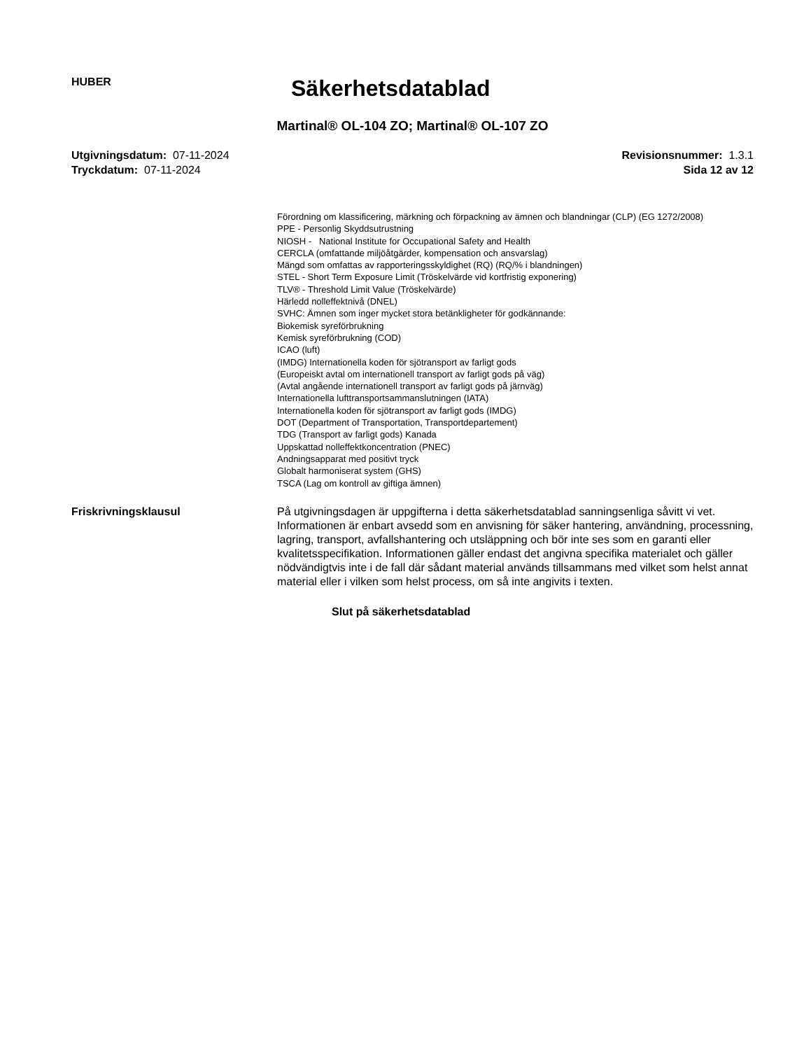HUBER
Säkerhetsdatablad
Martinal® OL-104 ZO; Martinal® OL-107 ZO
Utgivningsdatum: 07-11-2024
Tryckdatum: 07-11-2024
Revisionsnummer: 1.3.1
Sida 12 av 12
Förordning om klassificering, märkning och förpackning av ämnen och blandningar (CLP) (EG 1272/2008)
PPE - Personlig Skyddsutrustning
NIOSH - National Institute for Occupational Safety and Health
CERCLA (omfattande miljöåtgärder, kompensation och ansvarslag)
Mängd som omfattas av rapporteringsskyldighet (RQ) (RQ/% i blandningen)
STEL - Short Term Exposure Limit (Tröskelvärde vid kortfristig exponering)
TLV® - Threshold Limit Value (Tröskelvärde)
Härledd nolleffektnivå (DNEL)
SVHC: Ämnen som inger mycket stora betänkligheter för godkännande:
Biokemisk syreförbrukning
Kemisk syreförbrukning (COD)
ICAO (luft)
(IMDG) Internationella koden för sjötransport av farligt gods
(Europeiskt avtal om internationell transport av farligt gods på väg)
(Avtal angående internationell transport av farligt gods på järnväg)
Internationella lufttransportsammanslutningen (IATA)
Internationella koden för sjötransport av farligt gods (IMDG)
DOT (Department of Transportation, Transportdepartement)
TDG (Transport av farligt gods) Kanada
Uppskattad nolleffektkoncentration (PNEC)
Andningsapparat med positivt tryck
Globalt harmoniserat system (GHS)
TSCA (Lag om kontroll av giftiga ämnen)
Friskrivningsklausul På utgivningsdagen är uppgifterna i detta säkerhetsdatablad sanningsenliga såvitt vi vet. Informationen är enbart avsedd som en anvisning för säker hantering, användning, processning, lagring, transport, avfallshantering och utsläppning och bör inte ses som en garanti eller kvalitetsspecifikation. Informationen gäller endast det angivna specifika materialet och gäller nödvändigtvis inte i de fall där sådant material används tillsammans med vilket som helst annat material eller i vilken som helst process, om så inte angivits i texten.
Slut på säkerhetsdatablad